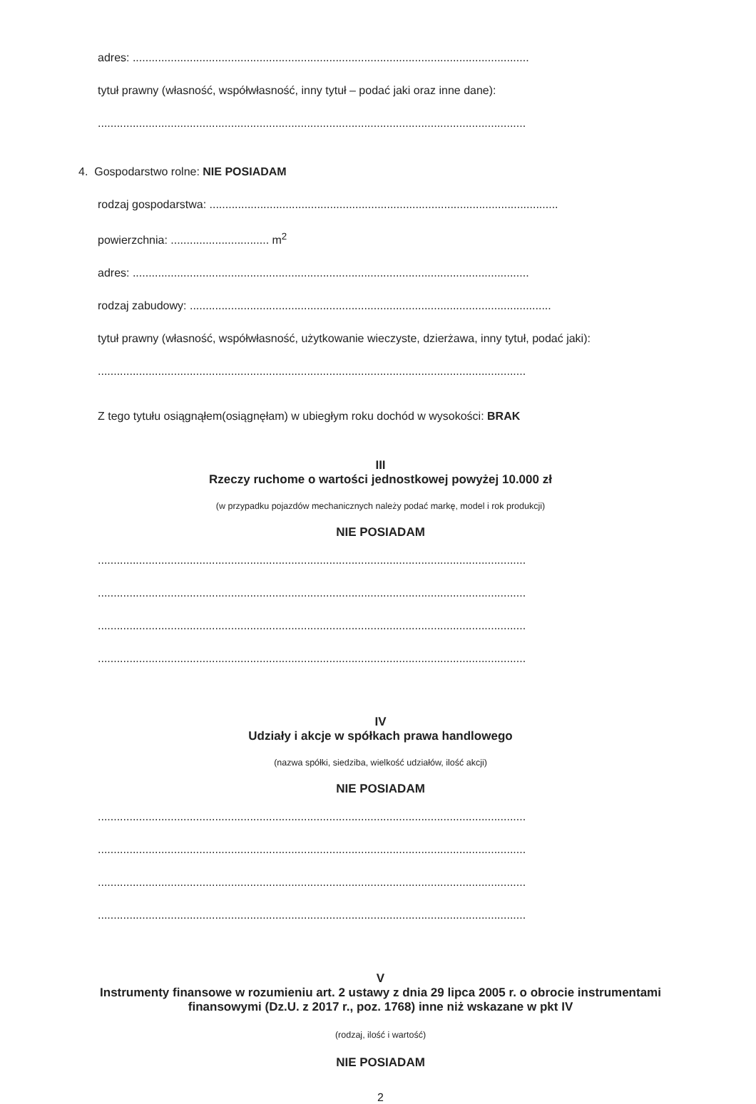adres: .............................................................................................................................
tytuł prawny (własność, współwłasność, inny tytuł – podać jaki oraz inne dane):
.......................................................................................................................................
4. Gospodarstwo rolne: NIE POSIADAM
rodzaj gospodarstwa: ..............................................................................................................
powierzchnia: ............................... m<sup>2</sup>
adres: .............................................................................................................................
rodzaj zabudowy: ..................................................................................................................
tytuł prawny (własność, współwłasność, użytkowanie wieczyste, dzierżawa, inny tytuł, podać jaki):
.......................................................................................................................................
Z tego tytułu osiągnąłem(osiągnęłam) w ubiegłym roku dochód w wysokości: BRAK
III
Rzeczy ruchome o wartości jednostkowej powyżej 10.000 zł
(w przypadku pojazdów mechanicznych należy podać markę, model i rok produkcji)
NIE POSIADAM
.......................................................................................................................................
.......................................................................................................................................
.......................................................................................................................................
.......................................................................................................................................
IV
Udziały i akcje w spółkach prawa handlowego
(nazwa spółki, siedziba, wielkość udziałów, ilość akcji)
NIE POSIADAM
.......................................................................................................................................
.......................................................................................................................................
.......................................................................................................................................
.......................................................................................................................................
V
Instrumenty finansowe w rozumieniu art. 2 ustawy z dnia 29 lipca 2005 r. o obrocie instrumentami finansowymi (Dz.U. z 2017 r., poz. 1768) inne niż wskazane w pkt IV
(rodzaj, ilość i wartość)
NIE POSIADAM
2